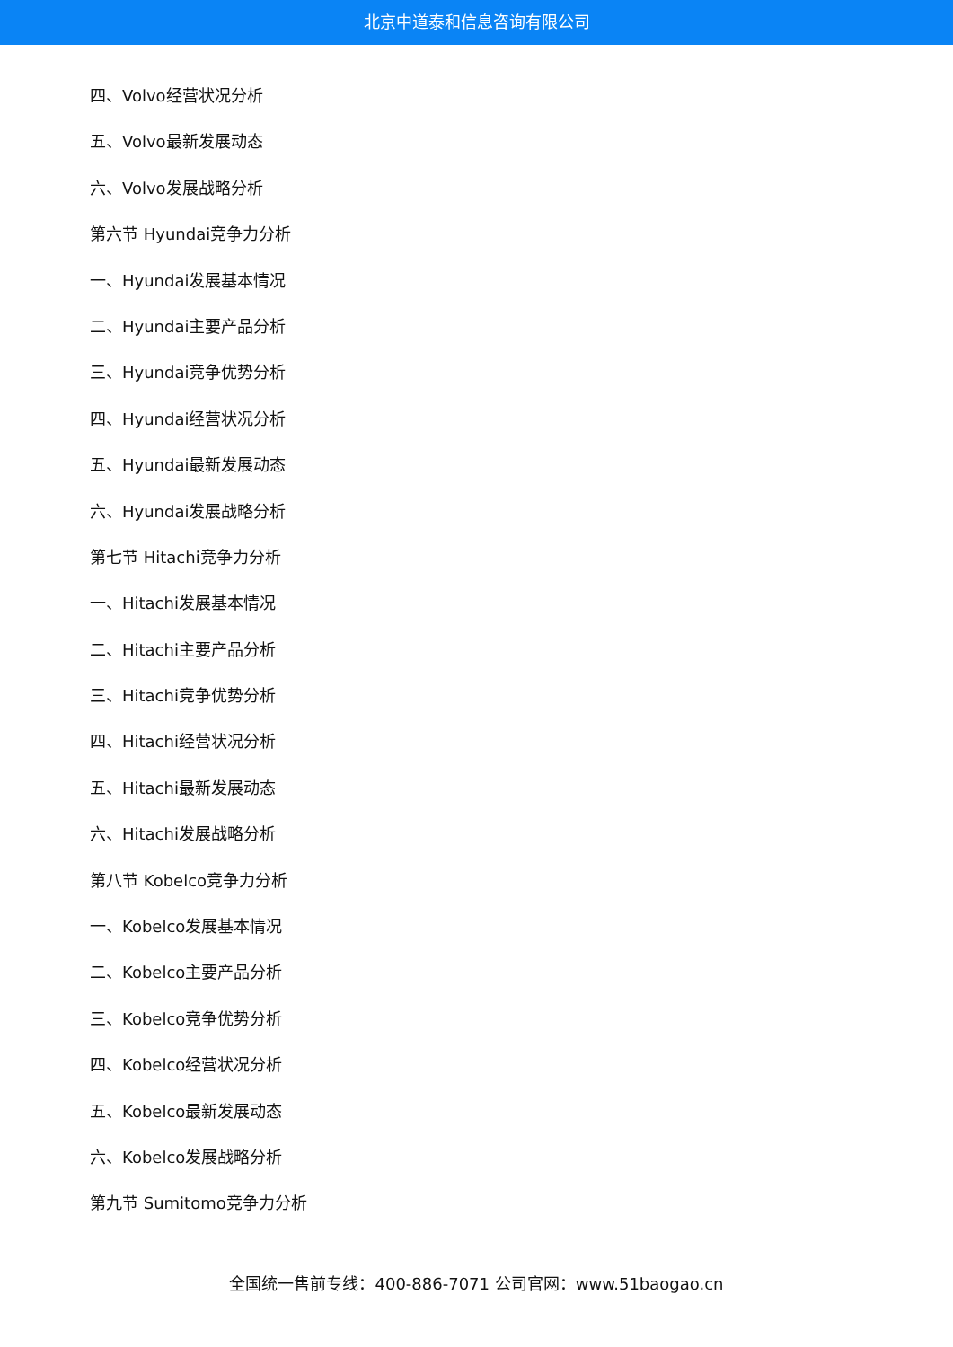北京中道泰和信息咨询有限公司
四、Volvo经营状况分析
五、Volvo最新发展动态
六、Volvo发展战略分析
第六节 Hyundai竞争力分析
一、Hyundai发展基本情况
二、Hyundai主要产品分析
三、Hyundai竞争优势分析
四、Hyundai经营状况分析
五、Hyundai最新发展动态
六、Hyundai发展战略分析
第七节 Hitachi竞争力分析
一、Hitachi发展基本情况
二、Hitachi主要产品分析
三、Hitachi竞争优势分析
四、Hitachi经营状况分析
五、Hitachi最新发展动态
六、Hitachi发展战略分析
第八节 Kobelco竞争力分析
一、Kobelco发展基本情况
二、Kobelco主要产品分析
三、Kobelco竞争优势分析
四、Kobelco经营状况分析
五、Kobelco最新发展动态
六、Kobelco发展战略分析
第九节 Sumitomo竞争力分析
全国统一售前专线：400-886-7071 公司官网：www.51baogao.cn